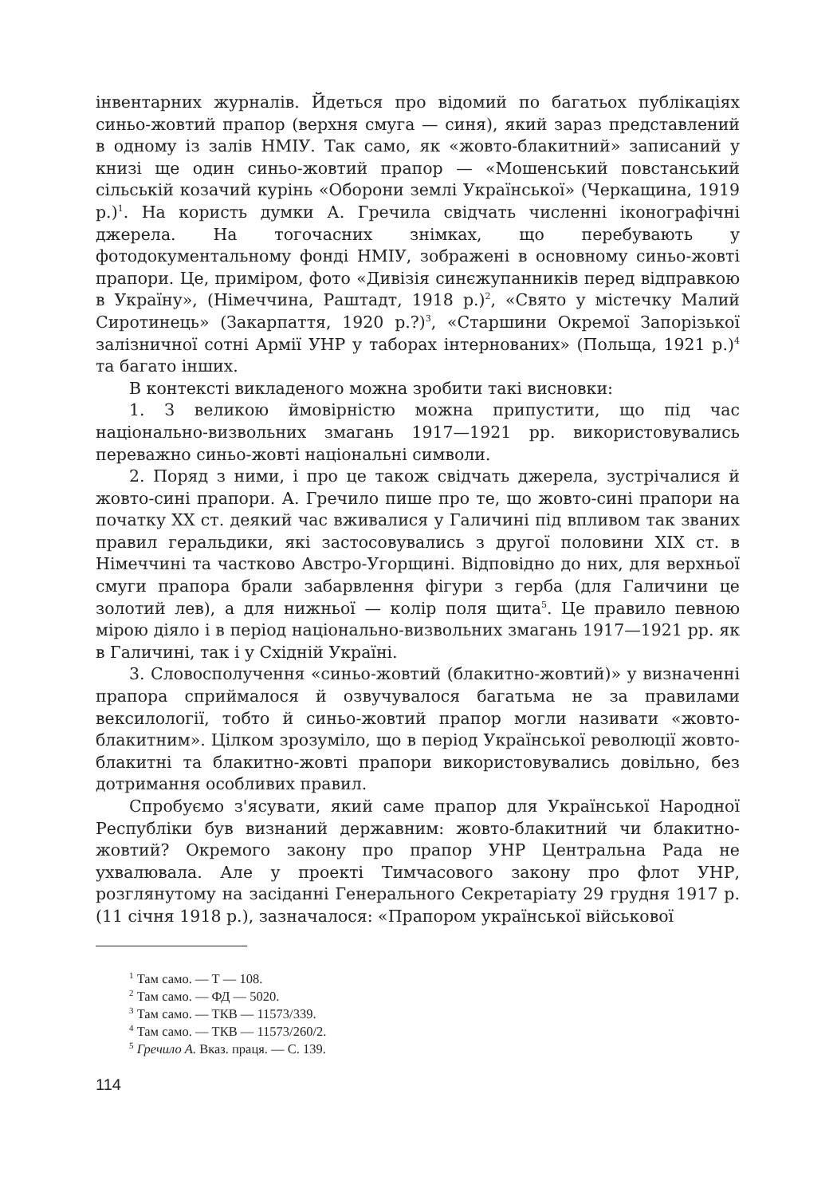інвентарних журналів. Йдеться про відомий по багатьох публікаціях синьо-жовтий прапор (верхня смуга — синя), який зараз представлений в одному із залів НМІУ. Так само, як «жовто-блакитний» записаний у книзі ще один синьо-жовтий прапор — «Мошенський повстанський сільській козачий курінь «Оборони землі Української» (Черкащина, 1919 р.)<sup>1</sup>. На користь думки А. Гречила свідчать численні іконографічні джерела. На тогочасних знімках, що перебувають у фотодокументальному фонді НМІУ, зображені в основному синьо-жовті прапори. Це, приміром, фото «Дивізія синєжупанників перед відправкою в Україну», (Німеччина, Раштадт, 1918 р.)<sup>2</sup>, «Свято у містечку Малий Сиротинець» (Закарпаття, 1920 р.?)<sup>3</sup>, «Старшини Окремої Запорізької залізничної сотні Армії УНР у таборах інтернованих» (Польща, 1921 р.)<sup>4</sup> та багато інших.
В контексті викладеного можна зробити такі висновки:
1. З великою ймовірністю можна припустити, що під час національно-визвольних змагань 1917—1921 рр. використовувались переважно синьо-жовті національні символи.
2. Поряд з ними, і про це також свідчать джерела, зустрічалися й жовто-сині прапори. А. Гречило пише про те, що жовто-сині прапори на початку ХХ ст. деякий час вживалися у Галичині під впливом так званих правил геральдики, які застосовувались з другої половини ХІХ ст. в Німеччині та частково Австро-Угорщині. Відповідно до них, для верхньої смуги прапора брали забарвлення фігури з герба (для Галичини це золотий лев), а для нижньої — колір поля щита<sup>5</sup>. Це правило певною мірою діяло і в період національно-визвольних змагань 1917—1921 рр. як в Галичині, так і у Східній Україні.
3. Словосполучення «синьо-жовтий (блакитно-жовтий)» у визначенні прапора сприймалося й озвучувалося багатьма не за правилами вексилології, тобто й синьо-жовтий прапор могли називати «жовто-блакитним». Цілком зрозуміло, що в період Української революції жовто-блакитні та блакитно-жовті прапори використовувались довільно, без дотримання особливих правил.
Спробуємо з'ясувати, який саме прапор для Української Народної Республіки був визнаний державним: жовто-блакитний чи блакитно-жовтий? Окремого закону про прапор УНР Центральна Рада не ухвалювала. Але у проекті Тимчасового закону про флот УНР, розглянутому на засіданні Генерального Секретаріату 29 грудня 1917 р. (11 січня 1918 р.), зазначалося: «Прапором української військової
<sup>1</sup> Там само. — Т — 108.
<sup>2</sup> Там само. — ФД — 5020.
<sup>3</sup> Там само. — ТКВ — 11573/339.
<sup>4</sup> Там само. — ТКВ — 11573/260/2.
<sup>5</sup> Гречило А. Вказ. праця. — С. 139.
114